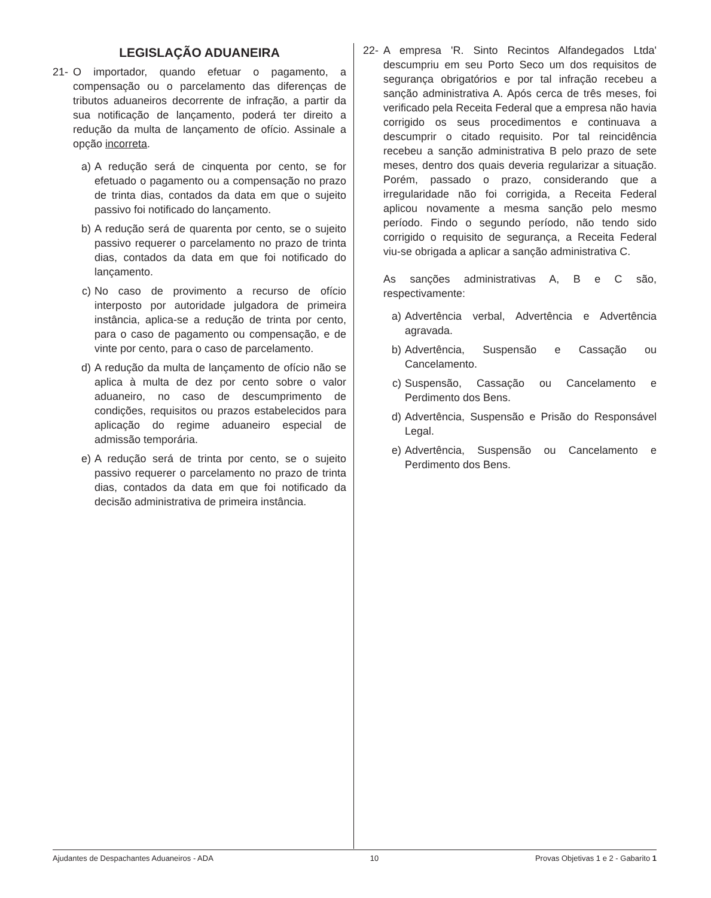LEGISLAÇÃO ADUANEIRA
21- O importador, quando efetuar o pagamento, a compensação ou o parcelamento das diferenças de tributos aduaneiros decorrente de infração, a partir da sua notificação de lançamento, poderá ter direito a redução da multa de lançamento de ofício. Assinale a opção incorreta.
a) A redução será de cinquenta por cento, se for efetuado o pagamento ou a compensação no prazo de trinta dias, contados da data em que o sujeito passivo foi notificado do lançamento.
b) A redução será de quarenta por cento, se o sujeito passivo requerer o parcelamento no prazo de trinta dias, contados da data em que foi notificado do lançamento.
c) No caso de provimento a recurso de ofício interposto por autoridade julgadora de primeira instância, aplica-se a redução de trinta por cento, para o caso de pagamento ou compensação, e de vinte por cento, para o caso de parcelamento.
d) A redução da multa de lançamento de ofício não se aplica à multa de dez por cento sobre o valor aduaneiro, no caso de descumprimento de condições, requisitos ou prazos estabelecidos para aplicação do regime aduaneiro especial de admissão temporária.
e) A redução será de trinta por cento, se o sujeito passivo requerer o parcelamento no prazo de trinta dias, contados da data em que foi notificado da decisão administrativa de primeira instância.
22- A empresa 'R. Sinto Recintos Alfandegados Ltda' descumpriu em seu Porto Seco um dos requisitos de segurança obrigatórios e por tal infração recebeu a sanção administrativa A. Após cerca de três meses, foi verificado pela Receita Federal que a empresa não havia corrigido os seus procedimentos e continuava a descumprir o citado requisito. Por tal reincidência recebeu a sanção administrativa B pelo prazo de sete meses, dentro dos quais deveria regularizar a situação. Porém, passado o prazo, considerando que a irregularidade não foi corrigida, a Receita Federal aplicou novamente a mesma sanção pelo mesmo período. Findo o segundo período, não tendo sido corrigido o requisito de segurança, a Receita Federal viu-se obrigada a aplicar a sanção administrativa C.
As sanções administrativas A, B e C são, respectivamente:
a) Advertência verbal, Advertência e Advertência agravada.
b) Advertência, Suspensão e Cassação ou Cancelamento.
c) Suspensão, Cassação ou Cancelamento e Perdimento dos Bens.
d) Advertência, Suspensão e Prisão do Responsável Legal.
e) Advertência, Suspensão ou Cancelamento e Perdimento dos Bens.
Ajudantes de Despachantes Aduaneiros - ADA 10 Provas Objetivas 1 e 2 - Gabarito 1